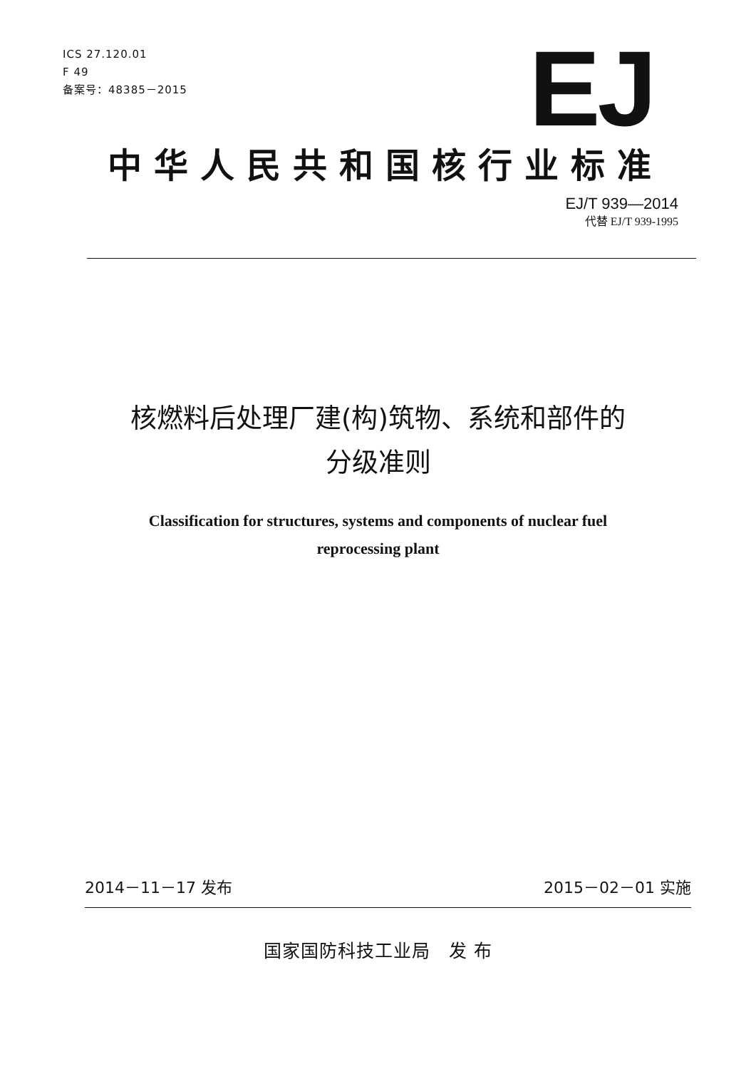ICS 27.120.01
F 49
备案号：48385－2015
EJ
中华人民共和国核行业标准
EJ/T 939—2014
代替 EJ/T 939-1995
核燃料后处理厂建(构)筑物、系统和部件的
分级准则
Classification for structures, systems and components of nuclear fuel
reprocessing plant
2014－11－17 发布 2015－02－01 实施
国家国防科技工业局　发 布